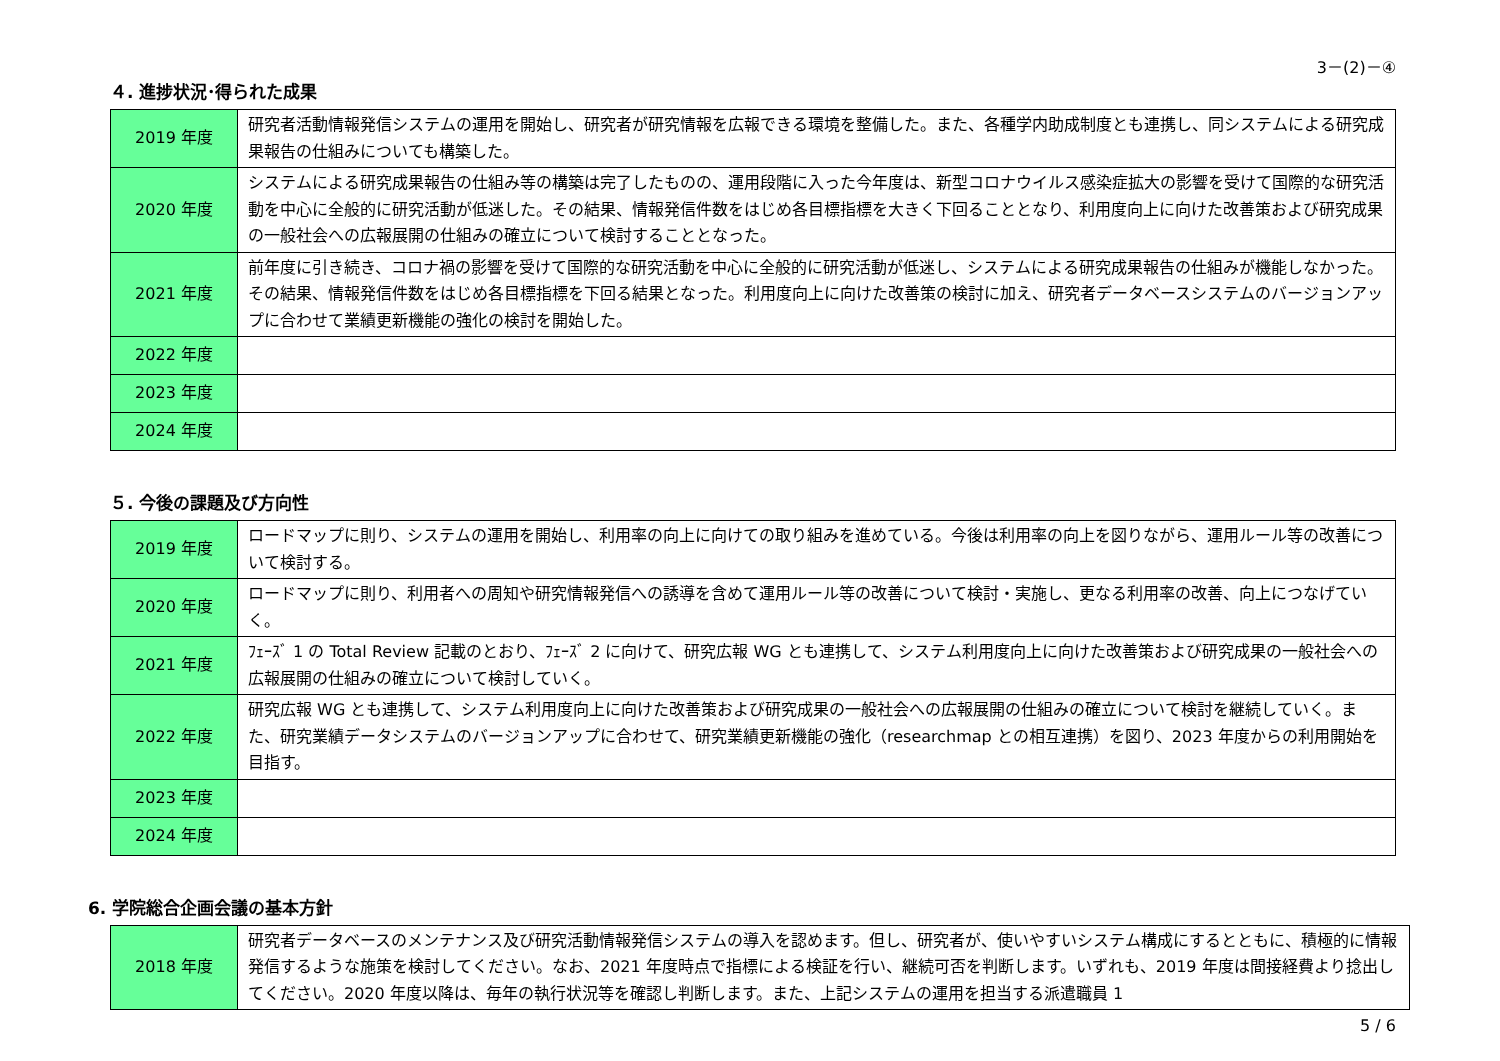3－(2)－④
４. 進捗状況･得られた成果
| 2019 年度 | 研究者活動情報発信システムの運用を開始し、研究者が研究情報を広報できる環境を整備した。また、各種学内助成制度とも連携し、同システムによる研究成果報告の仕組みについても構築した。 |
| 2020 年度 | システムによる研究成果報告の仕組み等の構築は完了したものの、運用段階に入った今年度は、新型コロナウイルス感染症拡大の影響を受けて国際的な研究活動を中心に全般的に研究活動が低迷した。その結果、情報発信件数をはじめ各目標指標を大きく下回ることとなり、利用度向上に向けた改善策および研究成果の一般社会への広報展開の仕組みの確立について検討することとなった。 |
| 2021 年度 | 前年度に引き続き、コロナ禍の影響を受けて国際的な研究活動を中心に全般的に研究活動が低迷し、システムによる研究成果報告の仕組みが機能しなかった。その結果、情報発信件数をはじめ各目標指標を下回る結果となった。利用度向上に向けた改善策の検討に加え、研究者データベースシステムのバージョンアップに合わせて業績更新機能の強化の検討を開始した。 |
| 2022 年度 | |
| 2023 年度 | |
| 2024 年度 | |
５. 今後の課題及び方向性
| 2019 年度 | ロードマップに則り、システムの運用を開始し、利用率の向上に向けての取り組みを進めている。今後は利用率の向上を図りながら、運用ルール等の改善について検討する。 |
| 2020 年度 | ロードマップに則り、利用者への周知や研究情報発信への誘導を含めて運用ルール等の改善について検討・実施し、更なる利用率の改善、向上につなげていく。 |
| 2021 年度 | ﾌｪｰｽﾞ 1 の Total Review 記載のとおり、ﾌｪｰｽﾞ 2 に向けて、研究広報 WG とも連携して、システム利用度向上に向けた改善策および研究成果の一般社会への広報展開の仕組みの確立について検討していく。 |
| 2022 年度 | 研究広報 WG とも連携して、システム利用度向上に向けた改善策および研究成果の一般社会への広報展開の仕組みの確立について検討を継続していく。また、研究業績データシステムのバージョンアップに合わせて、研究業績更新機能の強化（researchmap との相互連携）を図り、2023 年度からの利用開始を目指す。 |
| 2023 年度 | |
| 2024 年度 | |
6. 学院総合企画会議の基本方針
| 2018 年度 | 研究者データベースのメンテナンス及び研究活動情報発信システムの導入を認めます。但し、研究者が、使いやすいシステム構成にするとともに、積極的に情報発信するような施策を検討してください。なお、2021 年度時点で指標による検証を行い、継続可否を判断します。いずれも、2019 年度は間接経費より捻出してください。2020 年度以降は、毎年の執行状況等を確認し判断します。また、上記システムの運用を担当する派遣職員 1 |
5 / 6